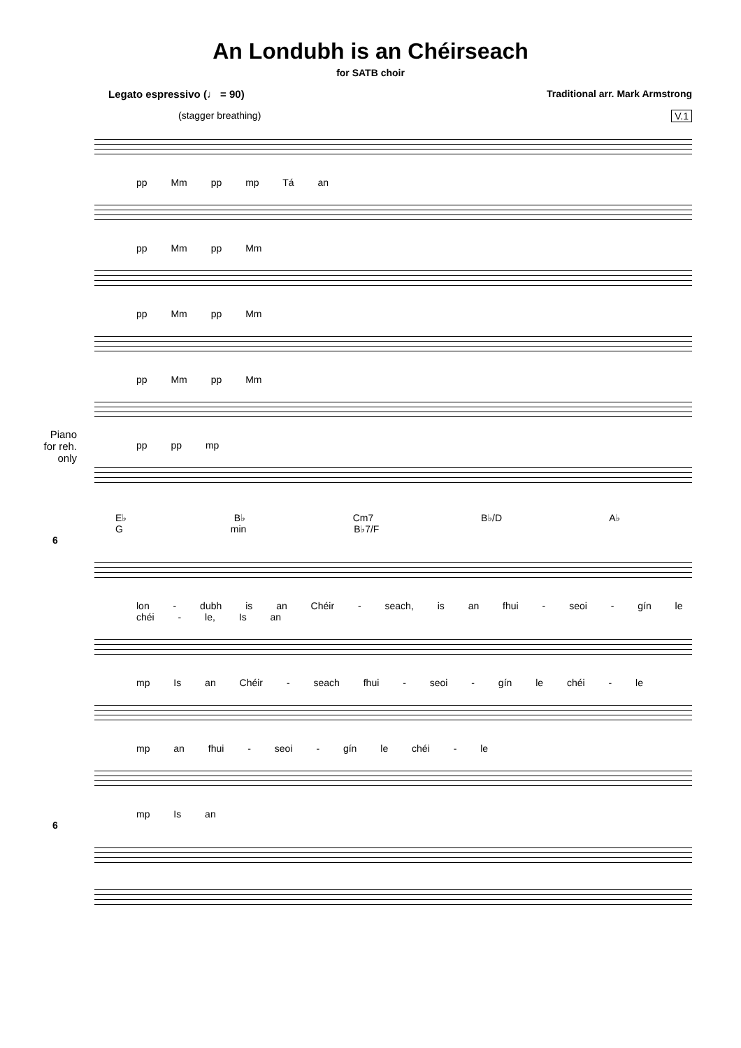An Londubh is an Chéirseach
for SATB choir
Legato espressivo (♩ = 90) Traditional arr. Mark Armstrong
(stagger breathing) V.1
pp Mm pp mp Tá an
pp Mm pp Mm
pp Mm pp Mm
pp Mm pp Mm
Piano for reh. only
pp pp mp
E♭ B♭ Cm7 B♭/D A♭ G min B♭7/F
6
lon - dubh is an Chéir - seach, is an fhui - seoi - gín le chéi - le, Is an
mp Is an Chéir - seach fhui - seoi - gín le chéi - le
mp an fhui - seoi - gín le chéi - le
mp Is an
6